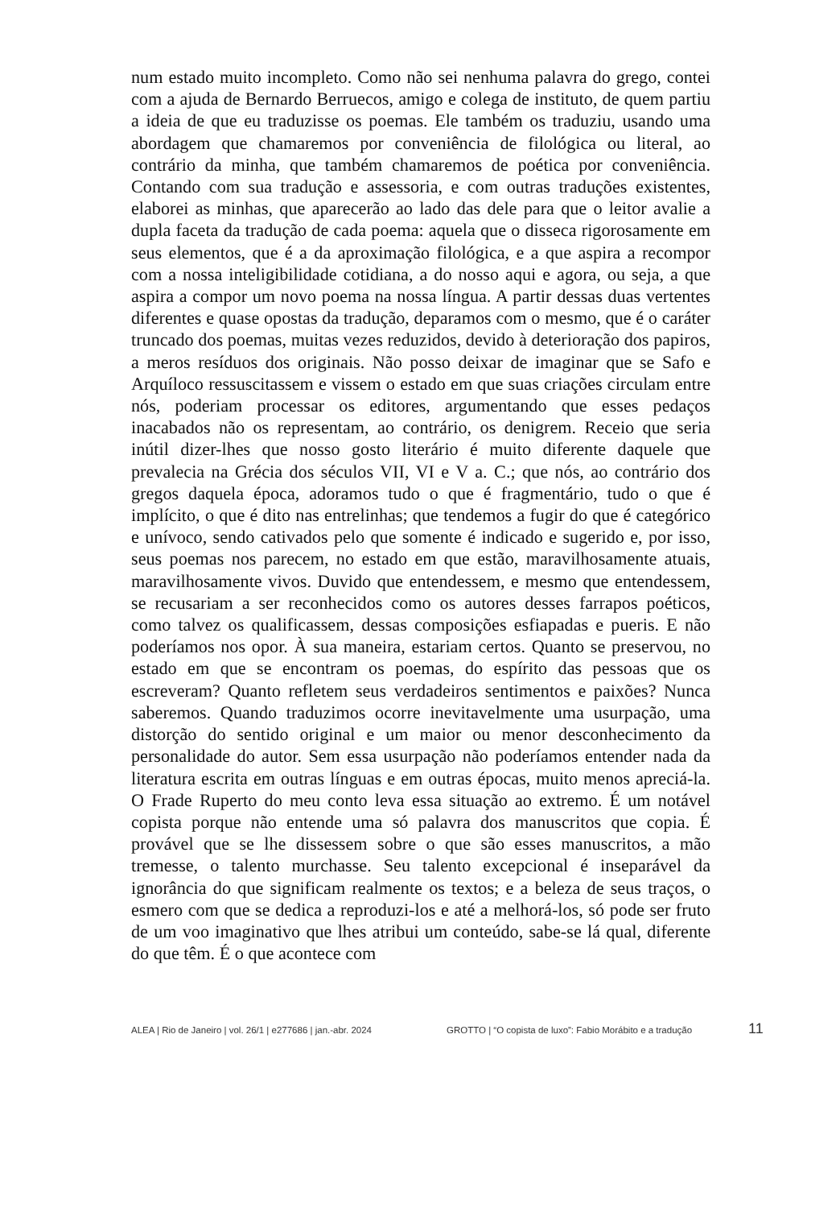num estado muito incompleto. Como não sei nenhuma palavra do grego, contei com a ajuda de Bernardo Berruecos, amigo e colega de instituto, de quem partiu a ideia de que eu traduzisse os poemas. Ele também os traduziu, usando uma abordagem que chamaremos por conveniência de filológica ou literal, ao contrário da minha, que também chamaremos de poética por conveniência. Contando com sua tradução e assessoria, e com outras traduções existentes, elaborei as minhas, que aparecerão ao lado das dele para que o leitor avalie a dupla faceta da tradução de cada poema: aquela que o disseca rigorosamente em seus elementos, que é a da aproximação filológica, e a que aspira a recompor com a nossa inteligibilidade cotidiana, a do nosso aqui e agora, ou seja, a que aspira a compor um novo poema na nossa língua. A partir dessas duas vertentes diferentes e quase opostas da tradução, deparamos com o mesmo, que é o caráter truncado dos poemas, muitas vezes reduzidos, devido à deterioração dos papiros, a meros resíduos dos originais. Não posso deixar de imaginar que se Safo e Arquíloco ressuscitassem e vissem o estado em que suas criações circulam entre nós, poderiam processar os editores, argumentando que esses pedaços inacabados não os representam, ao contrário, os denigrem. Receio que seria inútil dizer-lhes que nosso gosto literário é muito diferente daquele que prevalecia na Grécia dos séculos VII, VI e V a. C.; que nós, ao contrário dos gregos daquela época, adoramos tudo o que é fragmentário, tudo o que é implícito, o que é dito nas entrelinhas; que tendemos a fugir do que é categórico e unívoco, sendo cativados pelo que somente é indicado e sugerido e, por isso, seus poemas nos parecem, no estado em que estão, maravilhosamente atuais, maravilhosamente vivos. Duvido que entendessem, e mesmo que entendessem, se recusariam a ser reconhecidos como os autores desses farrapos poéticos, como talvez os qualificassem, dessas composições esfiapadas e pueris. E não poderíamos nos opor. À sua maneira, estariam certos. Quanto se preservou, no estado em que se encontram os poemas, do espírito das pessoas que os escreveram? Quanto refletem seus verdadeiros sentimentos e paixões? Nunca saberemos. Quando traduzimos ocorre inevitavelmente uma usurpação, uma distorção do sentido original e um maior ou menor desconhecimento da personalidade do autor. Sem essa usurpação não poderíamos entender nada da literatura escrita em outras línguas e em outras épocas, muito menos apreciá-la. O Frade Ruperto do meu conto leva essa situação ao extremo. É um notável copista porque não entende uma só palavra dos manuscritos que copia. É provável que se lhe dissessem sobre o que são esses manuscritos, a mão tremesse, o talento murchasse. Seu talento excepcional é inseparável da ignorância do que significam realmente os textos; e a beleza de seus traços, o esmero com que se dedica a reproduzi-los e até a melhorá-los, só pode ser fruto de um voo imaginativo que lhes atribui um conteúdo, sabe-se lá qual, diferente do que têm. É o que acontece com
ALEA | Rio de Janeiro | vol. 26/1 | e277686 | jan.-abr. 2024 GROTTO | “O copista de luxo”: Fabio Morábito e a tradução 11